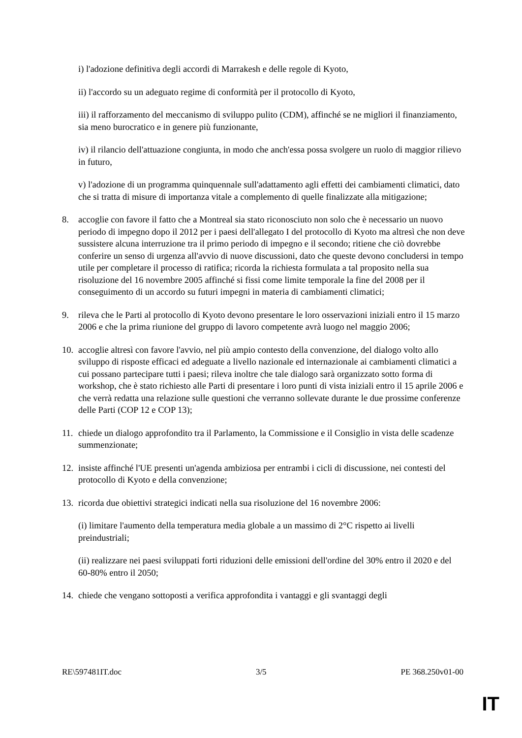i) l'adozione definitiva degli accordi di Marrakesh e delle regole di Kyoto,
ii) l'accordo su un adeguato regime di conformità per il protocollo di Kyoto,
iii) il rafforzamento del meccanismo di sviluppo pulito (CDM), affinché se ne migliori il finanziamento, sia meno burocratico e in genere più funzionante,
iv) il rilancio dell'attuazione congiunta, in modo che anch'essa possa svolgere un ruolo di maggior rilievo in futuro,
v) l'adozione di un programma quinquennale sull'adattamento agli effetti dei cambiamenti climatici, dato che si tratta di misure di importanza vitale a complemento di quelle finalizzate alla mitigazione;
8. accoglie con favore il fatto che a Montreal sia stato riconosciuto non solo che è necessario un nuovo periodo di impegno dopo il 2012 per i paesi dell'allegato I del protocollo di Kyoto ma altresì che non deve sussistere alcuna interruzione tra il primo periodo di impegno e il secondo; ritiene che ciò dovrebbe conferire un senso di urgenza all'avvio di nuove discussioni, dato che queste devono concludersi in tempo utile per completare il processo di ratifica; ricorda la richiesta formulata a tal proposito nella sua risoluzione del 16 novembre 2005 affinché si fissi come limite temporale la fine del 2008 per il conseguimento di un accordo su futuri impegni in materia di cambiamenti climatici;
9. rileva che le Parti al protocollo di Kyoto devono presentare le loro osservazioni iniziali entro il 15 marzo 2006 e che la prima riunione del gruppo di lavoro competente avrà luogo nel maggio 2006;
10. accoglie altresì con favore l'avvio, nel più ampio contesto della convenzione, del dialogo volto allo sviluppo di risposte efficaci ed adeguate a livello nazionale ed internazionale ai cambiamenti climatici a cui possano partecipare tutti i paesi; rileva inoltre che tale dialogo sarà organizzato sotto forma di workshop, che è stato richiesto alle Parti di presentare i loro punti di vista iniziali entro il 15 aprile 2006 e che verrà redatta una relazione sulle questioni che verranno sollevate durante le due prossime conferenze delle Parti (COP 12 e COP 13);
11. chiede un dialogo approfondito tra il Parlamento, la Commissione e il Consiglio in vista delle scadenze summenzionate;
12. insiste affinché l'UE presenti un'agenda ambiziosa per entrambi i cicli di discussione, nei contesti del protocollo di Kyoto e della convenzione;
13. ricorda due obiettivi strategici indicati nella sua risoluzione del 16 novembre 2006:
(i) limitare l'aumento della temperatura media globale a un massimo di 2°C rispetto ai livelli preindustriali;
(ii) realizzare nei paesi sviluppati forti riduzioni delle emissioni dell'ordine del 30% entro il 2020 e del 60-80% entro il 2050;
14. chiede che vengano sottoposti a verifica approfondita i vantaggi e gli svantaggi degli
RE\597481IT.doc 3/5 PE 368.250v01-00
IT